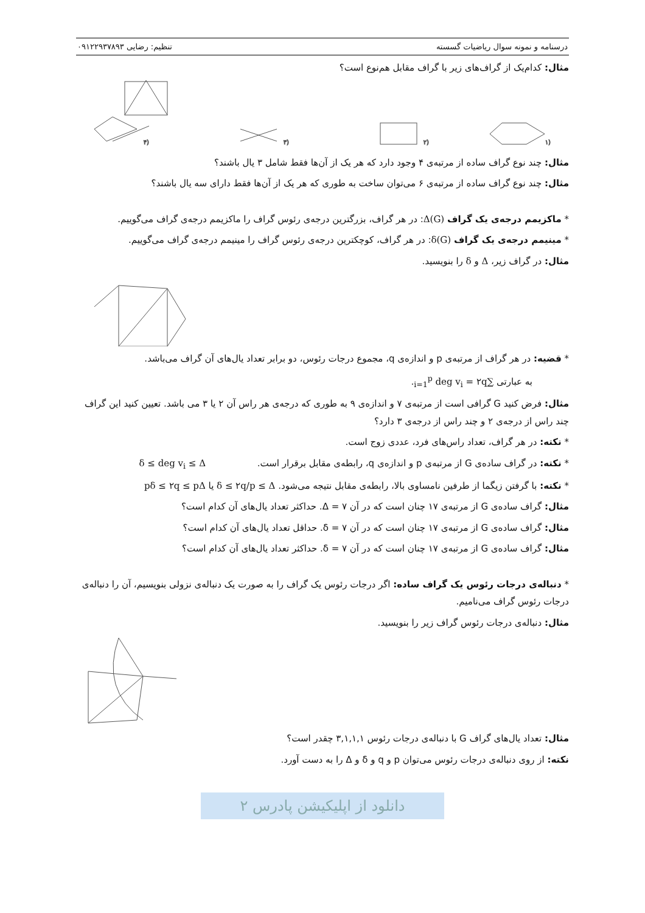درسنامه و نمونه سوال ریاضیات گسسته تنظیم: رضایی ۰۹۱۲۲۹۳۷۸۹۳
مثال: کدام‌یک از گراف‌های زیر با گراف مقابل هم‌نوع است؟
(۱
(۲
(۳
(۴
مثال: چند نوع گراف ساده از مرتبه‌ی ۴ وجود دارد که هر یک از آن‌ها فقط شامل ۳ یال باشند؟
مثال: چند نوع گراف ساده از مرتبه‌ی ۶ می‌توان ساخت به طوری که هر یک از آن‌ها فقط دارای سه یال باشند؟
* ماکزیمم درجه‌ی یک گراف Δ(G): در هر گراف، بزرگترین درجه‌ی رئوس گراف را ماکزیمم درجه‌ی گراف می‌گوییم.
* مینیمم درجه‌ی یک گراف δ(G): در هر گراف، کوچکترین درجه‌ی رئوس گراف را مینیمم درجه‌ی گراف می‌گوییم.
مثال: در گراف زیر، Δ و δ را بنویسید.
* قضیه: در هر گراف از مرتبه‌ی p و اندازه‌ی q، مجموع درجات رئوس، دو برابر تعداد یال‌های آن گراف می‌باشد.
به عبارتی ∑<sub>i=1</sub><sup>p</sup> deg v<sub>i</sub> = ۲q.
مثال: فرض کنید G گرافی است از مرتبه‌ی ۷ و اندازه‌ی ۹ به طوری که درجه‌ی هر راس آن ۲ یا ۳ می باشد. تعیین کنید این گراف چند راس از درجه‌ی ۲ و چند راس از درجه‌ی ۳ دارد؟
* نکته: در هر گراف، تعداد راس‌های فرد، عددی زوج است.
* نکته: در گراف ساده‌ی G از مرتبه‌ی p و اندازه‌ی q، رابطه‌ی مقابل برقرار است. δ ≤ deg v<sub>i</sub> ≤ Δ
* نکته: با گرفتن زیگما از طرفین نامساوی بالا، رابطه‌ی مقابل نتیجه می‌شود. δ ≤ ۲q/p ≤ Δ یا pδ ≤ ۲q ≤ pΔ
مثال: گراف ساده‌ی G از مرتبه‌ی ۱۷ چنان است که در آن Δ = ۷. حداکثر تعداد یال‌های آن کدام است؟
مثال: گراف ساده‌ی G از مرتبه‌ی ۱۷ چنان است که در آن δ = ۷. حداقل تعداد یال‌های آن کدام است؟
مثال: گراف ساده‌ی G از مرتبه‌ی ۱۷ چنان است که در آن δ = ۷. حداکثر تعداد یال‌های آن کدام است؟
* دنباله‌ی درجات رئوس یک گراف ساده: اگر درجات رئوس یک گراف را به صورت یک دنباله‌ی نزولی بنویسیم، آن را دنباله‌ی درجات رئوس گراف می‌نامیم.
مثال: دنباله‌ی درجات رئوس گراف زیر را بنویسید.
مثال: تعداد یال‌های گراف G با دنباله‌ی درجات رئوس ۳,۱,۱,۱ چقدر است؟
نکته: از روی دنباله‌ی درجات رئوس می‌توان p و q و δ و Δ را به دست آورد.
دانلود از اپلیکیشن پادرس ۲